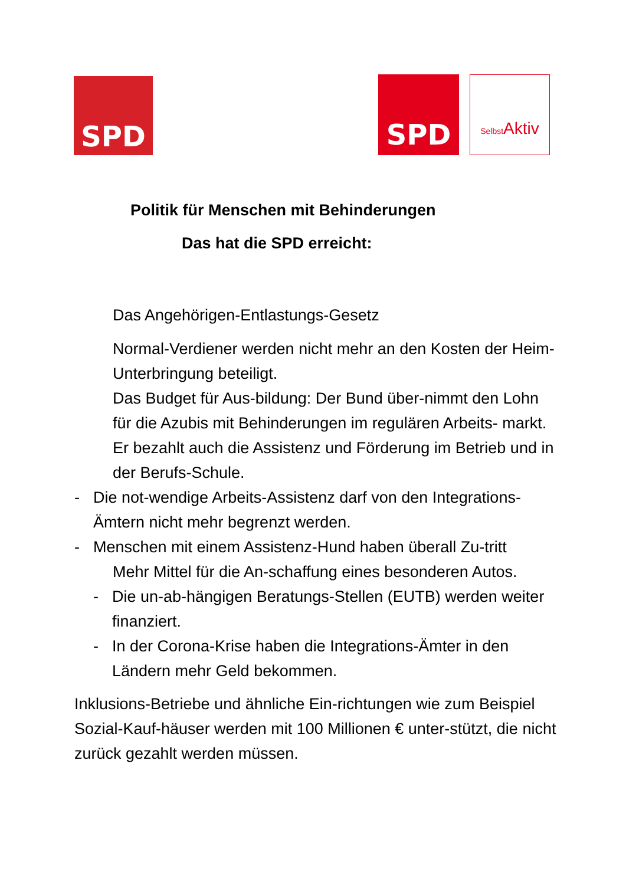SPD SPD
Selbst Aktiv
Politik für Menschen mit Behinderungen
Das hat die SPD erreicht:
Das Angehörigen-Entlastungs-Gesetz
Normal-Verdiener werden nicht mehr an den Kosten der Heim- Unterbringung beteiligt.
Das Budget für Aus-bildung: Der Bund über-nimmt den Lohn für die Azubis mit Behinderungen im regulären Arbeits- markt. Er bezahlt auch die Assistenz und Förderung im Betrieb und in der Berufs-Schule.
- Die not-wendige Arbeits-Assistenz darf von den Integrations-Ämtern nicht mehr begrenzt werden.
- Menschen mit einem Assistenz-Hund haben überall Zu-tritt
Mehr Mittel für die An-schaffung eines besonderen Autos.
- Die un-ab-hängigen Beratungs-Stellen (EUTB) werden weiter finanziert.
- In der Corona-Krise haben die Integrations-Ämter in den Ländern mehr Geld bekommen.
Inklusions-Betriebe und ähnliche Ein-richtungen wie zum Beispiel Sozial-Kauf-häuser werden mit 100 Millionen € unter-stützt, die nicht zurück gezahlt werden müssen.